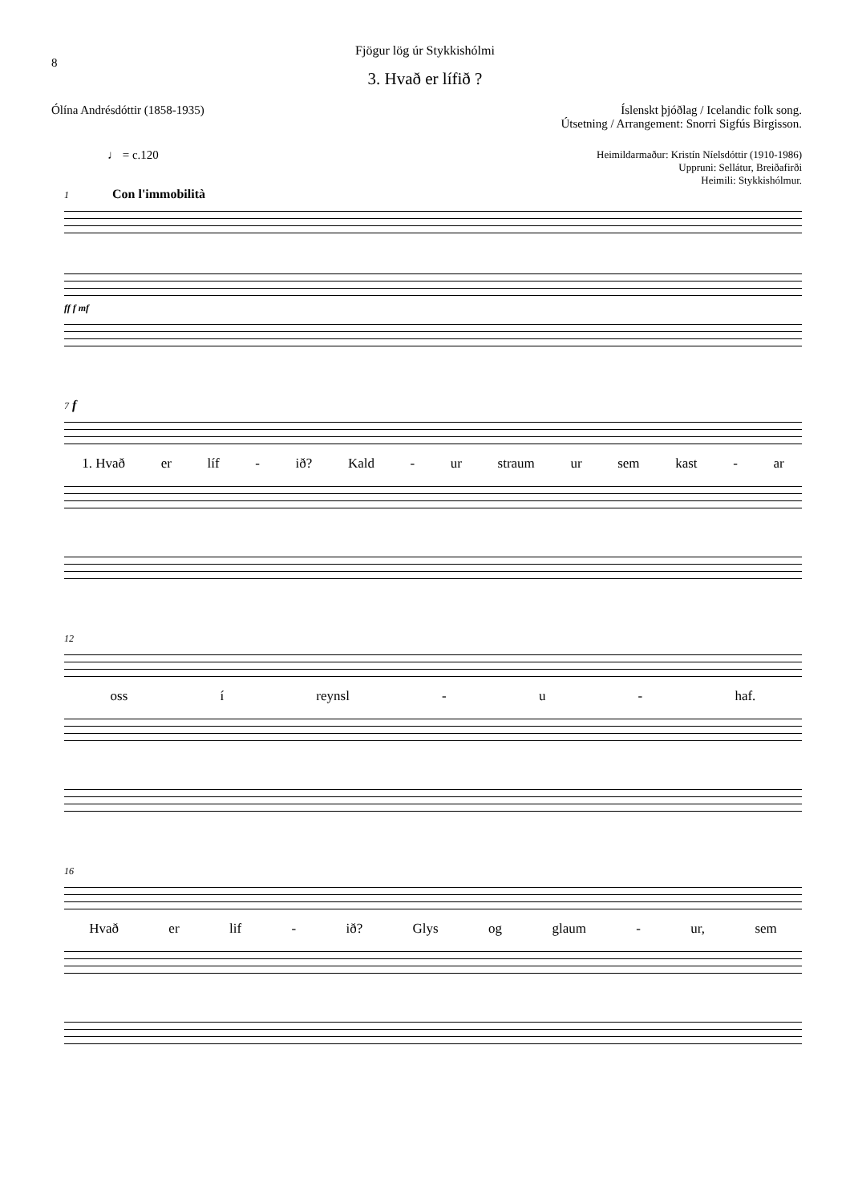8
Fjögur lög úr Stykkishólmi
3. Hvað er lífið ?
Ólína Andrésdóttir (1858-1935) Íslenskt þjóðlag / Icelandic folk song.
Útsetning / Arrangement: Snorri Sigfús Birgisson.
♩ = c.120
Heimildarmaður: Kristín Níelsdóttir (1910-1986)
Uppruni: Sellátur, Breiðafirði
Heimili: Stykkishólmur.
1 Con l'immobilità
ff f mf
7 f
1. Hvað er líf - ið? Kald - ur straum ur sem kast - ar
12
oss í reynsl - u - haf.
16
Hvað er lif - ið? Glys og glaum - ur, sem